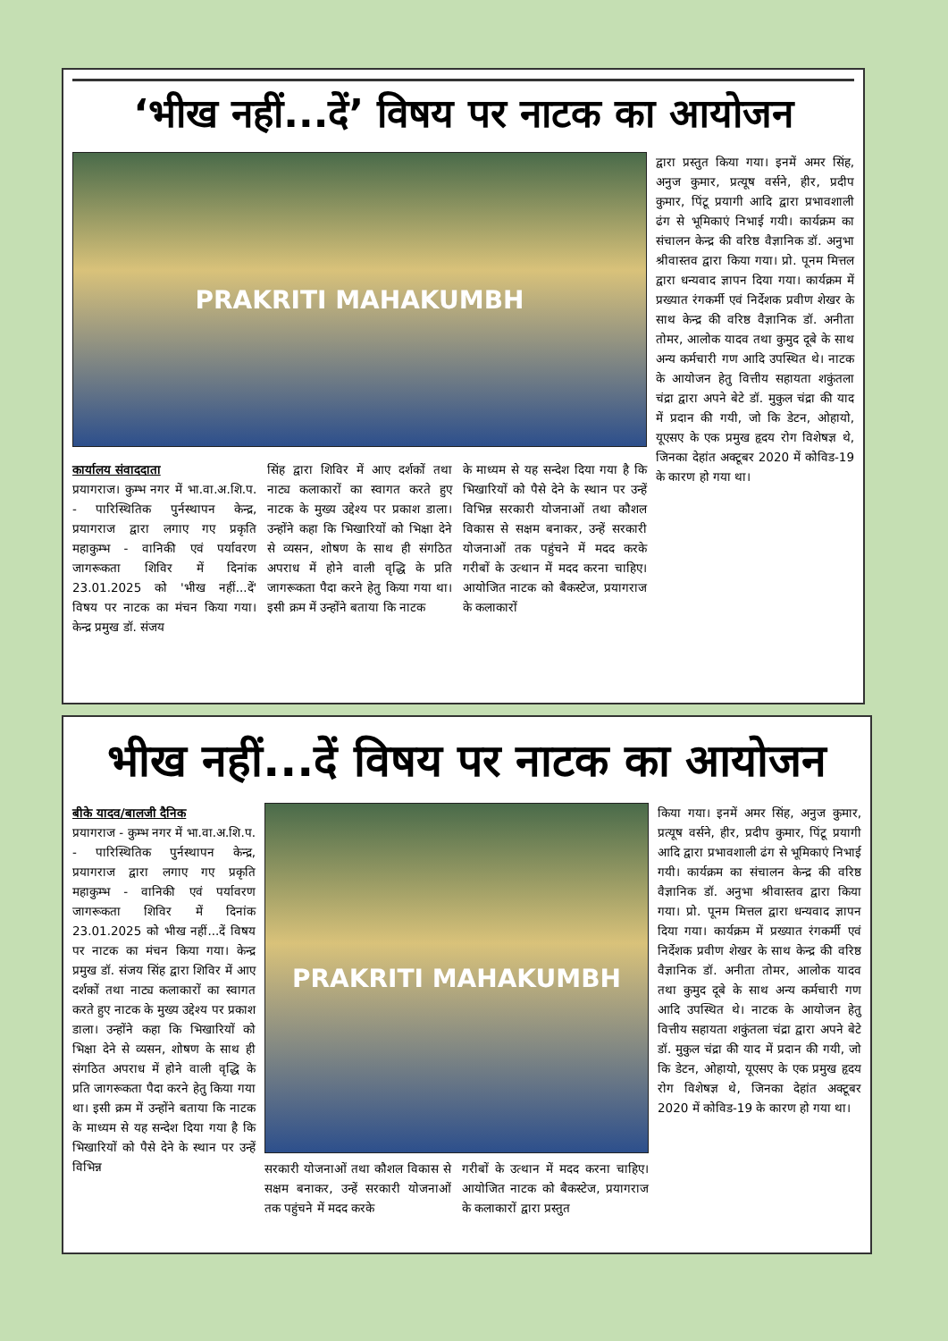‘भीख नहीं...दें’ विषय पर नाटक का आयोजन
PRAKRITI MAHAKUMBH
कार्यालय संवाददाता
प्रयागराज। कुम्भ नगर में भा.वा.अ.शि.प. - पारिस्थितिक पुर्नस्थापन केन्द्र, प्रयागराज द्वारा लगाए गए प्रकृति महाकुम्भ - वानिकी एवं पर्यावरण जागरूकता शिविर में दिनांक 23.01.2025 को 'भीख नहीं...दें' विषय पर नाटक का मंचन किया गया। केन्द्र प्रमुख डॉ. संजय
सिंह द्वारा शिविर में आए दर्शकों तथा नाट्य कलाकारों का स्वागत करते हुए नाटक के मुख्य उद्देश्य पर प्रकाश डाला। उन्होंने कहा कि भिखारियों को भिक्षा देने से व्यसन, शोषण के साथ ही संगठित अपराध में होने वाली वृद्धि के प्रति जागरूकता पैदा करने हेतु किया गया था। इसी क्रम में उन्होंने बताया कि नाटक
के माध्यम से यह सन्देश दिया गया है कि भिखारियों को पैसे देने के स्थान पर उन्हें विभिन्न सरकारी योजनाओं तथा कौशल विकास से सक्षम बनाकर, उन्हें सरकारी योजनाओं तक पहुंचने में मदद करके गरीबों के उत्थान में मदद करना चाहिए। आयोजित नाटक को बैकस्टेज, प्रयागराज के कलाकारों
द्वारा प्रस्तुत किया गया। इनमें अमर सिंह, अनुज कुमार, प्रत्यूष वर्सने, हीर, प्रदीप कुमार, पिंटू प्रयागी आदि द्वारा प्रभावशाली ढंग से भूमिकाएं निभाई गयी। कार्यक्रम का संचालन केन्द्र की वरिष्ठ वैज्ञानिक डॉ. अनुभा श्रीवास्तव द्वारा किया गया। प्रो. पूनम मित्तल द्वारा धन्यवाद ज्ञापन दिया गया। कार्यक्रम में प्रख्यात रंगकर्मी एवं निर्देशक प्रवीण शेखर के साथ केन्द्र की वरिष्ठ वैज्ञानिक डॉ. अनीता तोमर, आलोक यादव तथा कुमुद दूबे के साथ अन्य कर्मचारी गण आदि उपस्थित थे। नाटक के आयोजन हेतु वित्तीय सहायता शकुंतला चंद्रा द्वारा अपने बेटे डॉ. मुकुल चंद्रा की याद में प्रदान की गयी, जो कि डेटन, ओहायो, यूएसए के एक प्रमुख हृदय रोग विशेषज्ञ थे, जिनका देहांत अक्टूबर 2020 में कोविड-19 के कारण हो गया था।
भीख नहीं...दें विषय पर नाटक का आयोजन
बीके यादव/बालजी दैनिक
प्रयागराज - कुम्भ नगर में भा.वा.अ.शि.प. - पारिस्थितिक पुर्नस्थापन केन्द्र, प्रयागराज द्वारा लगाए गए प्रकृति महाकुम्भ - वानिकी एवं पर्यावरण जागरूकता शिविर में दिनांक 23.01.2025 को भीख नहीं...दें विषय पर नाटक का मंचन किया गया। केन्द्र प्रमुख डॉ. संजय सिंह द्वारा शिविर में आए दर्शकों तथा नाट्य कलाकारों का स्वागत करते हुए नाटक के मुख्य उद्देश्य पर प्रकाश डाला। उन्होंने कहा कि भिखारियों को भिक्षा देने से व्यसन, शोषण के साथ ही संगठित अपराध में होने वाली वृद्धि के प्रति जागरूकता पैदा करने हेतु किया गया था। इसी क्रम में उन्होंने बताया कि नाटक के माध्यम से यह सन्देश दिया गया है कि भिखारियों को पैसे देने के स्थान पर उन्हें विभिन्न
PRAKRITI MAHAKUMBH
सरकारी योजनाओं तथा कौशल विकास से सक्षम बनाकर, उन्हें सरकारी योजनाओं तक पहुंचने में मदद करके
गरीबों के उत्थान में मदद करना चाहिए। आयोजित नाटक को बैकस्टेज, प्रयागराज के कलाकारों द्वारा प्रस्तुत
किया गया। इनमें अमर सिंह, अनुज कुमार, प्रत्यूष वर्सने, हीर, प्रदीप कुमार, पिंटू प्रयागी आदि द्वारा प्रभावशाली ढंग से भूमिकाएं निभाई गयी। कार्यक्रम का संचालन केन्द्र की वरिष्ठ वैज्ञानिक डॉ. अनुभा श्रीवास्तव द्वारा किया गया। प्रो. पूनम मित्तल द्वारा धन्यवाद ज्ञापन दिया गया। कार्यक्रम में प्रख्यात रंगकर्मी एवं निर्देशक प्रवीण शेखर के साथ केन्द्र की वरिष्ठ वैज्ञानिक डॉ. अनीता तोमर, आलोक यादव तथा कुमुद दूबे के साथ अन्य कर्मचारी गण आदि उपस्थित थे। नाटक के आयोजन हेतु वित्तीय सहायता शकुंतला चंद्रा द्वारा अपने बेटे डॉ. मुकुल चंद्रा की याद में प्रदान की गयी, जो कि डेटन, ओहायो, यूएसए के एक प्रमुख हृदय रोग विशेषज्ञ थे, जिनका देहांत अक्टूबर 2020 में कोविड-19 के कारण हो गया था।